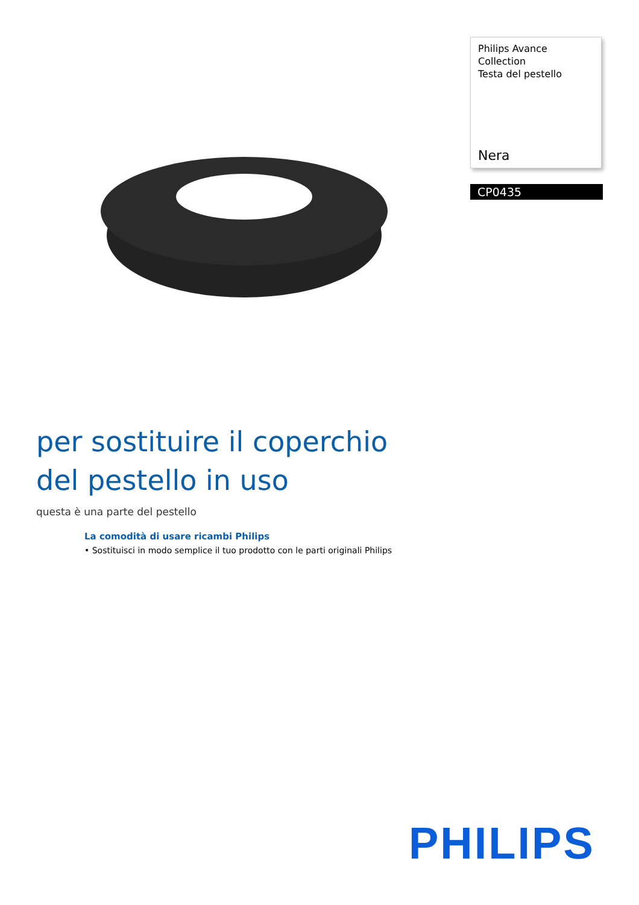Philips Avance Collection
Testa del pestello
Nera
CP0435
per sostituire il coperchio
del pestello in uso
questa è una parte del pestello
La comodità di usare ricambi Philips
• Sostituisci in modo semplice il tuo prodotto con le parti originali Philips
PHILIPS